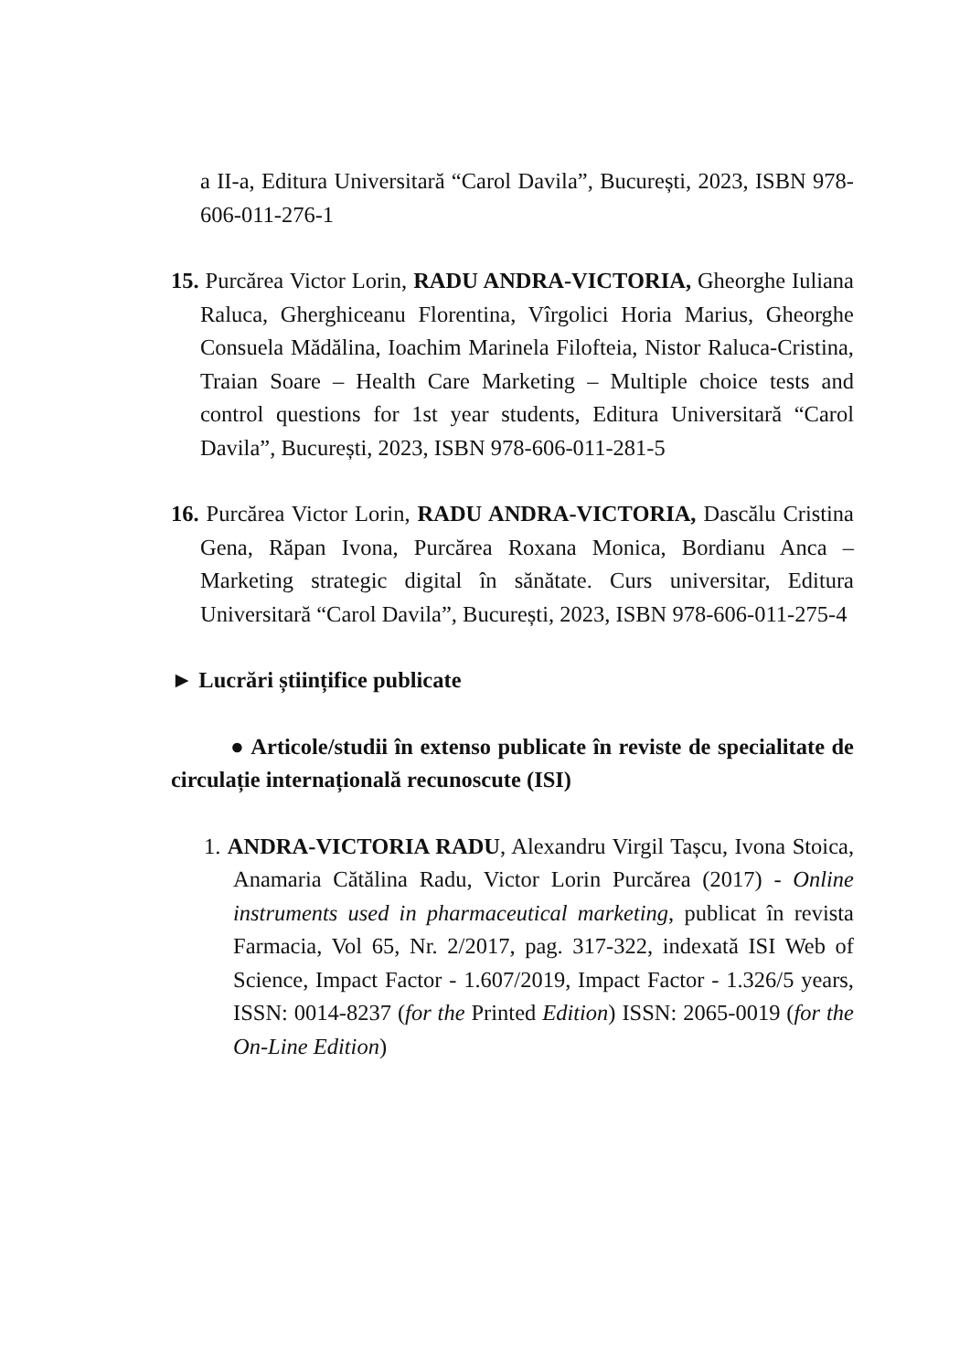a II-a, Editura Universitară “Carol Davila”, București, 2023, ISBN 978-606-011-276-1
15. Purcărea Victor Lorin, RADU ANDRA-VICTORIA, Gheorghe Iuliana Raluca, Gherghiceanu Florentina, Vîrgolici Horia Marius, Gheorghe Consuela Mădălina, Ioachim Marinela Filofteia, Nistor Raluca-Cristina, Traian Soare – Health Care Marketing – Multiple choice tests and control questions for 1st year students, Editura Universitară “Carol Davila”, București, 2023, ISBN 978-606-011-281-5
16. Purcărea Victor Lorin, RADU ANDRA-VICTORIA, Dascălu Cristina Gena, Răpan Ivona, Purcărea Roxana Monica, Bordianu Anca – Marketing strategic digital în sănătate. Curs universitar, Editura Universitară “Carol Davila”, București, 2023, ISBN 978-606-011-275-4
► Lucrări științifice publicate
● Articole/studii în extenso publicate în reviste de specialitate de circulație internațională recunoscute (ISI)
1. ANDRA-VICTORIA RADU, Alexandru Virgil Tașcu, Ivona Stoica, Anamaria Cătălina Radu, Victor Lorin Purcărea (2017) - Online instruments used in pharmaceutical marketing, publicat în revista Farmacia, Vol 65, Nr. 2/2017, pag. 317-322, indexată ISI Web of Science, Impact Factor - 1.607/2019, Impact Factor - 1.326/5 years, ISSN: 0014-8237 (for the Printed Edition) ISSN: 2065-0019 (for the On-Line Edition)